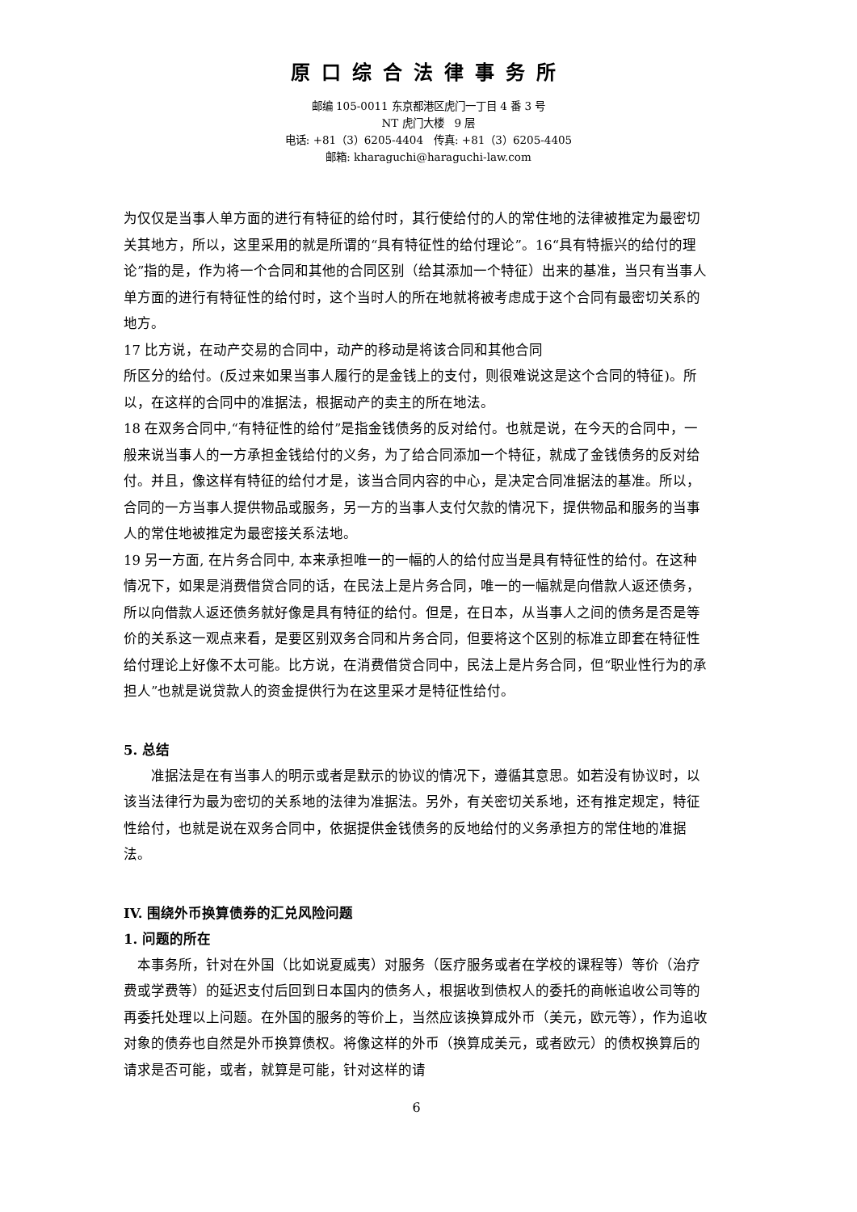原口综合法律事务所
邮编 105-0011 东京都港区虎门一丁目 4 番 3 号
NT 虎门大楼　9 层
电话: +81（3）6205-4404　传真: +81（3）6205-4405
邮箱: kharaguchi@haraguchi-law.com
为仅仅是当事人单方面的进行有特征的给付时，其行使给付的人的常住地的法律被推定为最密切关其地方，所以，这里采用的就是所谓的“具有特征性的给付理论”。16“具有特振兴的给付的理论”指的是，作为将一个合同和其他的合同区别（给其添加一个特征）出来的基准，当只有当事人单方面的进行有特征性的给付时，这个当时人的所在地就将被考虑成于这个合同有最密切关系的地方。
17 比方说，在动产交易的合同中，动产的移动是将该合同和其他合同
所区分的给付。(反过来如果当事人履行的是金钱上的支付，则很难说这是这个合同的特征)。所以，在这样的合同中的准据法，根据动产的卖主的所在地法。
18 在双务合同中,“有特征性的给付”是指金钱债务的反对给付。也就是说，在今天的合同中，一般来说当事人的一方承担金钱给付的义务，为了给合同添加一个特征，就成了金钱债务的反对给付。并且，像这样有特征的给付才是，该当合同内容的中心，是决定合同准据法的基准。所以，合同的一方当事人提供物品或服务，另一方的当事人支付欠款的情况下，提供物品和服务的当事人的常住地被推定为最密接关系法地。
19 另一方面, 在片务合同中, 本来承担唯一的一幅的人的给付应当是具有特征性的给付。在这种情况下，如果是消费借贷合同的话，在民法上是片务合同，唯一的一幅就是向借款人返还债务，所以向借款人返还债务就好像是具有特征的给付。但是，在日本，从当事人之间的债务是否是等价的关系这一观点来看，是要区别双务合同和片务合同，但要将这个区别的标准立即套在特征性给付理论上好像不太可能。比方说，在消费借贷合同中，民法上是片务合同，但“职业性行为的承担人”也就是说贷款人的资金提供行为在这里采才是特征性给付。
5. 总结
　　准据法是在有当事人的明示或者是默示的协议的情况下，遵循其意思。如若没有协议时，以该当法律行为最为密切的关系地的法律为准据法。另外，有关密切关系地，还有推定规定，特征性给付，也就是说在双务合同中，依据提供金钱债务的反地给付的义务承担方的常住地的准据法。
IV. 围绕外币换算债券的汇兑风险问题
1. 问题的所在
　本事务所，针对在外国（比如说夏威夷）对服务（医疗服务或者在学校的课程等）等价（治疗费或学费等）的延迟支付后回到日本国内的债务人，根据收到债权人的委托的商帐追收公司等的再委托处理以上问题。在外国的服务的等价上，当然应该换算成外币（美元，欧元等），作为追收对象的债券也自然是外币换算债权。将像这样的外币（换算成美元，或者欧元）的债权换算后的请求是否可能，或者，就算是可能，针对这样的请
6